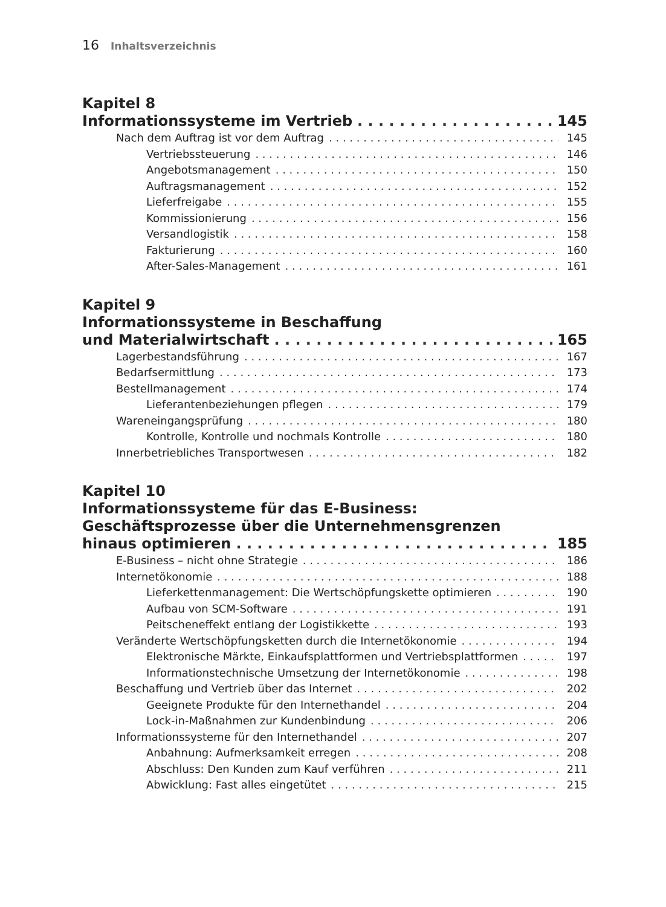16 Inhaltsverzeichnis
Kapitel 8
Informationssysteme im Vertrieb 145
Nach dem Auftrag ist vor dem Auftrag 145
Vertriebssteuerung 146
Angebotsmanagement 150
Auftragsmanagement 152
Lieferfreigabe 155
Kommissionierung 156
Versandlogistik 158
Fakturierung 160
After-Sales-Management 161
Kapitel 9
Informationssysteme in Beschaffung
und Materialwirtschaft 165
Lagerbestandsführung 167
Bedarfsermittlung 173
Bestellmanagement 174
Lieferantenbeziehungen pflegen 179
Wareneingangsprüfung 180
Kontrolle, Kontrolle und nochmals Kontrolle 180
Innerbetriebliches Transportwesen 182
Kapitel 10
Informationssysteme für das E-Business:
Geschäftsprozesse über die Unternehmensgrenzen
hinaus optimieren 185
E-Business – nicht ohne Strategie 186
Internetökonomie 188
Lieferkettenmanagement: Die Wertschöpfungskette optimieren 190
Aufbau von SCM-Software 191
Peitscheneffekt entlang der Logistikkette 193
Veränderte Wertschöpfungsketten durch die Internetökonomie 194
Elektronische Märkte, Einkaufsplattformen und Vertriebsplattformen 197
Informationstechnische Umsetzung der Internetökonomie 198
Beschaffung und Vertrieb über das Internet 202
Geeignete Produkte für den Internethandel 204
Lock-in-Maßnahmen zur Kundenbindung 206
Informationssysteme für den Internethandel 207
Anbahnung: Aufmerksamkeit erregen 208
Abschluss: Den Kunden zum Kauf verführen 211
Abwicklung: Fast alles eingetütet 215